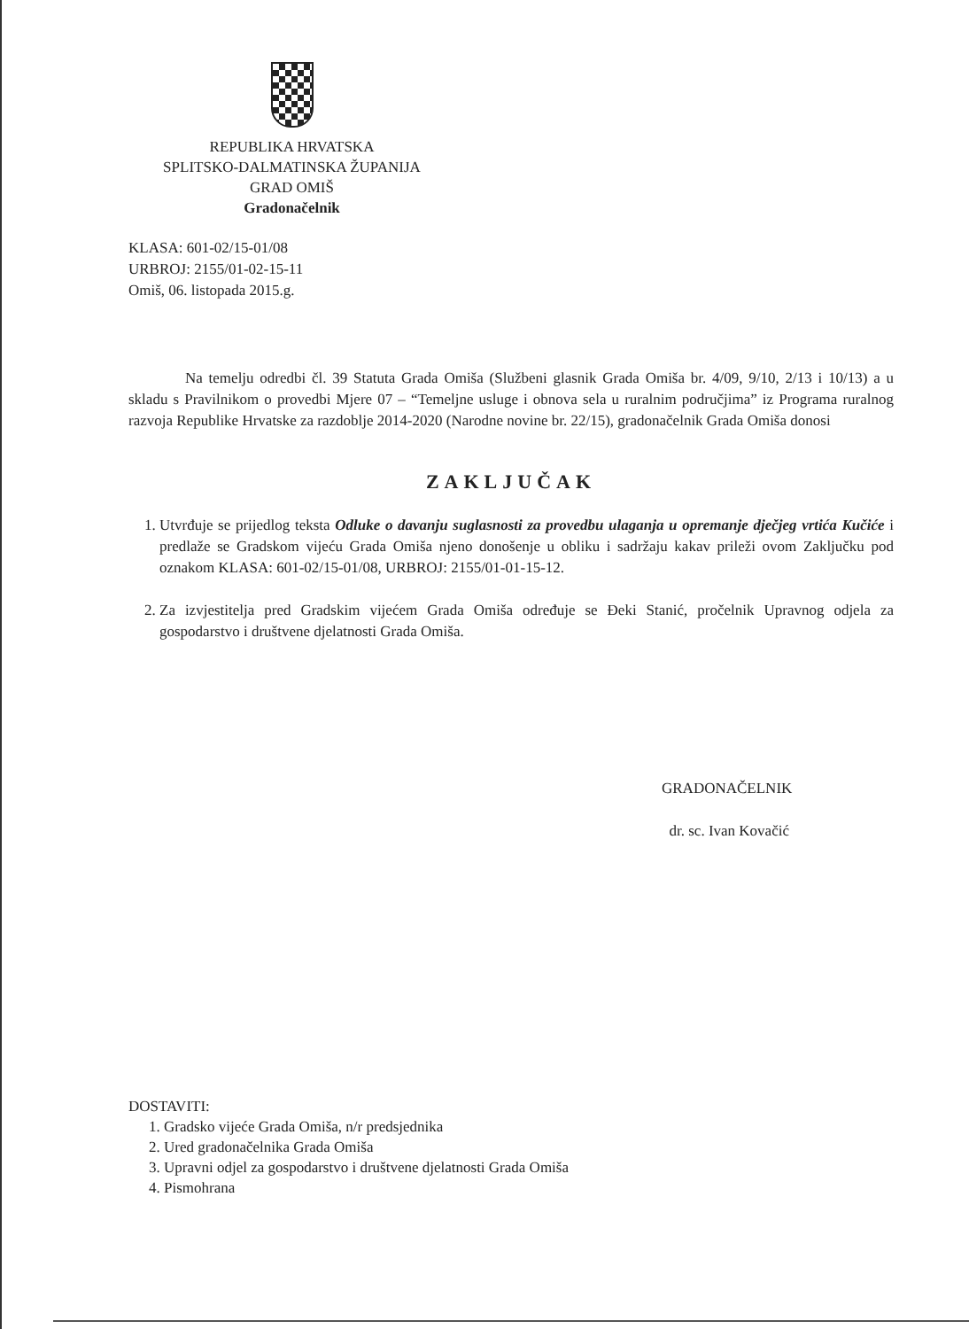REPUBLIKA HRVATSKA
SPLITSKO-DALMATINSKA ŽUPANIJA
GRAD OMIŠ
Gradonačelnik
KLASA: 601-02/15-01/08
URBROJ: 2155/01-02-15-11
Omiš, 06. listopada 2015.g.
Na temelju odredbi čl. 39 Statuta Grada Omiša (Službeni glasnik Grada Omiša br. 4/09, 9/10, 2/13 i 10/13) a u skladu s Pravilnikom o provedbi Mjere 07 – “Temeljne usluge i obnova sela u ruralnim područjima” iz Programa ruralnog razvoja Republike Hrvatske za razdoblje 2014-2020 (Narodne novine br. 22/15), gradonačelnik Grada Omiša donosi
ZAKLJUČAK
1. Utvrđuje se prijedlog teksta Odluke o davanju suglasnosti za provedbu ulaganja u opremanje dječjeg vrtića Kučiće i predlaže se Gradskom vijeću Grada Omiša njeno donošenje u obliku i sadržaju kakav prileži ovom Zaključku pod oznakom KLASA: 601-02/15-01/08, URBROJ: 2155/01-01-15-12.
2. Za izvjestitelja pred Gradskim vijećem Grada Omiša određuje se Đeki Stanić, pročelnik Upravnog odjela za gospodarstvo i društvene djelatnosti Grada Omiša.
GRADONAČELNIK
dr. sc. Ivan Kovačić
DOSTAVITI:
1. Gradsko vijeće Grada Omiša, n/r predsjednika
2. Ured gradonačelnika Grada Omiša
3. Upravni odjel za gospodarstvo i društvene djelatnosti Grada Omiša
4. Pismohrana